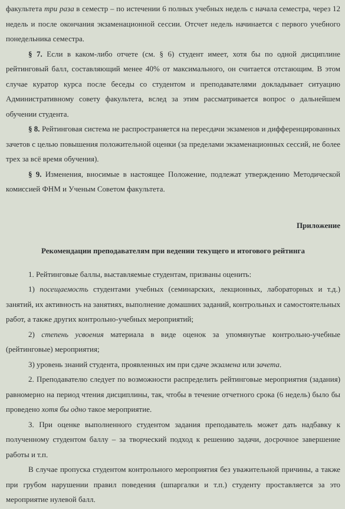факультета три раза в семестр – по истечении 6 полных учебных недель с начала семестра, через 12 недель и после окончания экзаменационной сессии. Отсчет недель начинается с первого учебного понедельника семестра.
§ 7. Если в каком-либо отчете (см. § 6) студент имеет, хотя бы по одной дисциплине рейтинговый балл, составляющий менее 40% от максимального, он считается отстающим. В этом случае куратор курса после беседы со студентом и преподавателями докладывает ситуацию Административному совету факультета, вслед за этим рассматривается вопрос о дальнейшем обучении студента.
§ 8. Рейтинговая система не распространяется на пересдачи экзаменов и дифференцированных зачетов с целью повышения положительной оценки (за пределами экзаменационных сессий, не более трех за всё время обучения).
§ 9. Изменения, вносимые в настоящее Положение, подлежат утверждению Методической комиссией ФНМ и Ученым Советом факультета.
Приложение
Рекомендации преподавателям при ведении текущего и итогового рейтинга
1. Рейтинговые баллы, выставляемые студентам, призваны оценить:
1) посещаемость студентами учебных (семинарских, лекционных, лабораторных и т.д.) занятий, их активность на занятиях, выполнение домашних заданий, контрольных и самостоятельных работ, а также других контрольно-учебных мероприятий;
2) степень усвоения материала в виде оценок за упомянутые контрольно-учебные (рейтинговые) мероприятия;
3) уровень знаний студента, проявленных им при сдаче экзамена или зачета.
2. Преподавателю следует по возможности распределить рейтинговые мероприятия (задания) равномерно на период чтения дисциплины, так, чтобы в течение отчетного срока (6 недель) было бы проведено хотя бы одно такое мероприятие.
3. При оценке выполненного студентом задания преподаватель может дать надбавку к полученному студентом баллу – за творческий подход к решению задачи, досрочное завершение работы и т.п.
В случае пропуска студентом контрольного мероприятия без уважительной причины, а также при грубом нарушении правил поведения (шпаргалки и т.п.) студенту проставляется за это мероприятие нулевой балл.